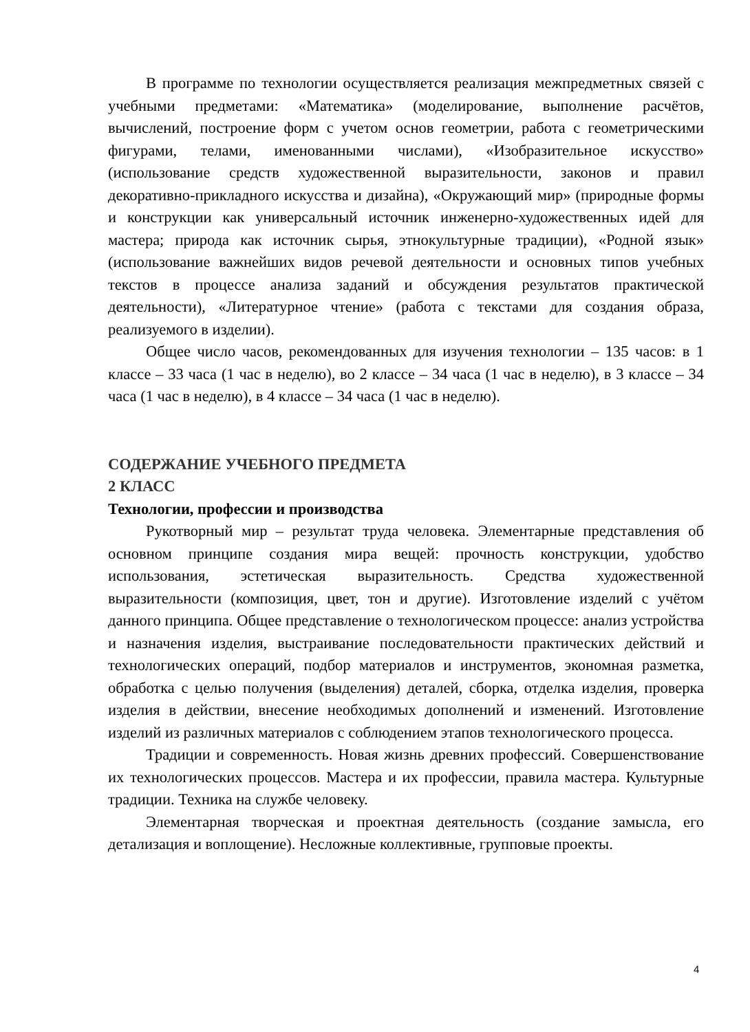В программе по технологии осуществляется реализация межпредметных связей с учебными предметами: «Математика» (моделирование, выполнение расчётов, вычислений, построение форм с учетом основ геометрии, работа с геометрическими фигурами, телами, именованными числами), «Изобразительное искусство» (использование средств художественной выразительности, законов и правил декоративно-прикладного искусства и дизайна), «Окружающий мир» (природные формы и конструкции как универсальный источник инженерно-художественных идей для мастера; природа как источник сырья, этнокультурные традиции), «Родной язык» (использование важнейших видов речевой деятельности и основных типов учебных текстов в процессе анализа заданий и обсуждения результатов практической деятельности), «Литературное чтение» (работа с текстами для создания образа, реализуемого в изделии).
Общее число часов, рекомендованных для изучения технологии – 135 часов: в 1 классе – 33 часа (1 час в неделю), во 2 классе – 34 часа (1 час в неделю), в 3 классе – 34 часа (1 час в неделю), в 4 классе – 34 часа (1 час в неделю).
СОДЕРЖАНИЕ УЧЕБНОГО ПРЕДМЕТА
2 КЛАСС
Технологии, профессии и производства
Рукотворный мир – результат труда человека. Элементарные представления об основном принципе создания мира вещей: прочность конструкции, удобство использования, эстетическая выразительность. Средства художественной выразительности (композиция, цвет, тон и другие). Изготовление изделий с учётом данного принципа. Общее представление о технологическом процессе: анализ устройства и назначения изделия, выстраивание последовательности практических действий и технологических операций, подбор материалов и инструментов, экономная разметка, обработка с целью получения (выделения) деталей, сборка, отделка изделия, проверка изделия в действии, внесение необходимых дополнений и изменений. Изготовление изделий из различных материалов с соблюдением этапов технологического процесса.
Традиции и современность. Новая жизнь древних профессий. Совершенствование их технологических процессов. Мастера и их профессии, правила мастера. Культурные традиции. Техника на службе человеку.
Элементарная творческая и проектная деятельность (создание замысла, его детализация и воплощение). Несложные коллективные, групповые проекты.
4